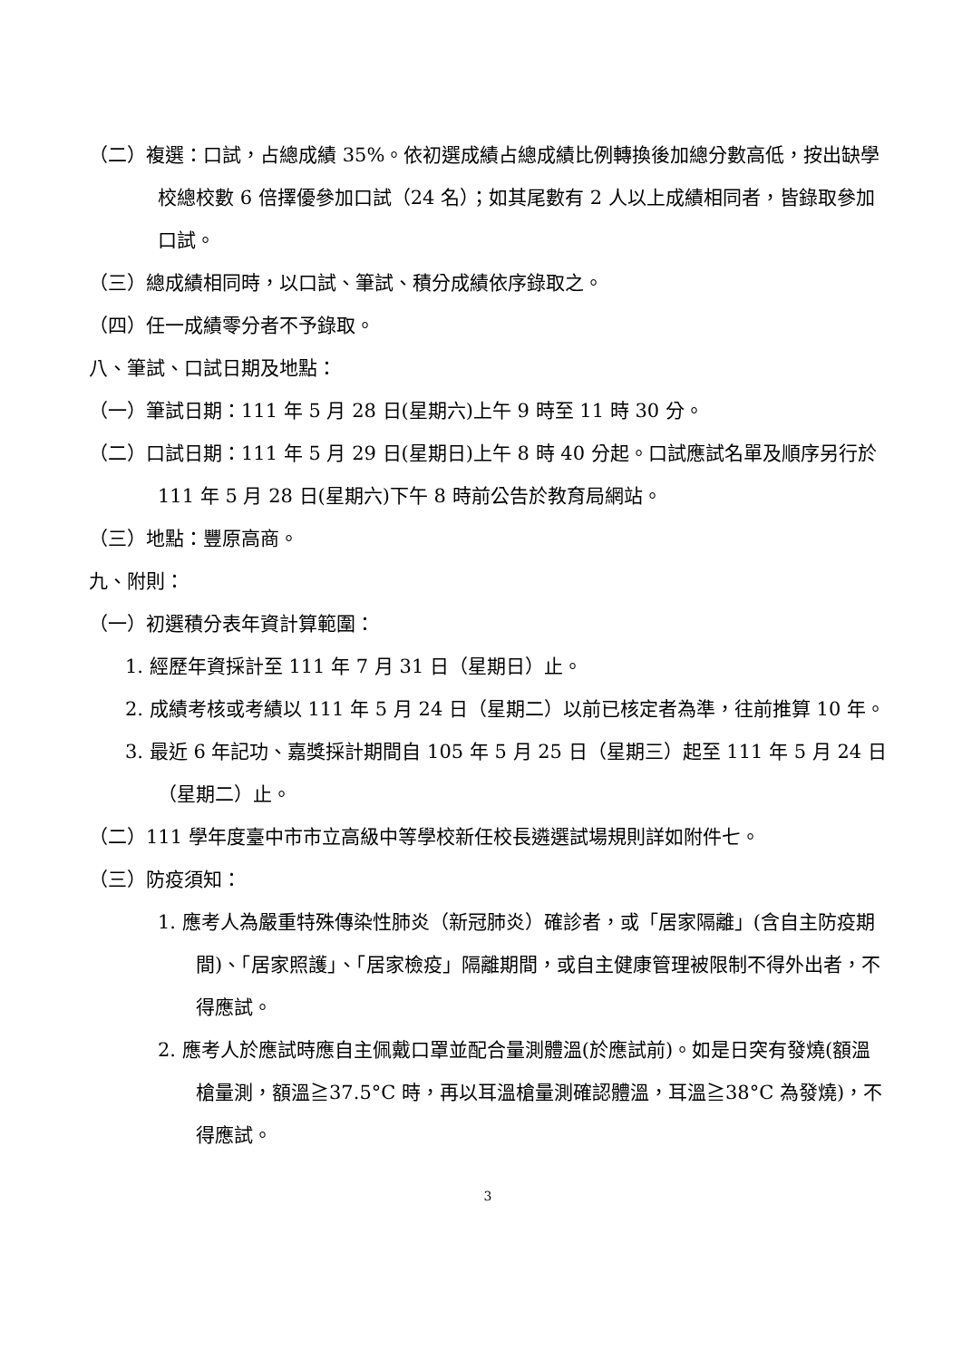（二）複選：口試，占總成績 35%。依初選成績占總成績比例轉換後加總分數高低，按出缺學校總校數 6 倍擇優參加口試（24 名）；如其尾數有 2 人以上成績相同者，皆錄取參加口試。
（三）總成績相同時，以口試、筆試、積分成績依序錄取之。
（四）任一成績零分者不予錄取。
八、筆試、口試日期及地點：
（一）筆試日期：111 年 5 月 28 日(星期六)上午 9 時至 11 時 30 分。
（二）口試日期：111 年 5 月 29 日(星期日)上午 8 時 40 分起。口試應試名單及順序另行於 111 年 5 月 28 日(星期六)下午 8 時前公告於教育局網站。
（三）地點：豐原高商。
九、附則：
（一）初選積分表年資計算範圍：
1. 經歷年資採計至 111 年 7 月 31 日（星期日）止。
2. 成績考核或考績以 111 年 5 月 24 日（星期二）以前已核定者為準，往前推算 10 年。
3. 最近 6 年記功、嘉獎採計期間自 105 年 5 月 25 日（星期三）起至 111 年 5 月 24 日（星期二）止。
（二）111 學年度臺中市市立高級中等學校新任校長遴選試場規則詳如附件七。
（三）防疫須知：
1. 應考人為嚴重特殊傳染性肺炎（新冠肺炎）確診者，或「居家隔離」(含自主防疫期間)、「居家照護」、「居家檢疫」隔離期間，或自主健康管理被限制不得外出者，不得應試。
2. 應考人於應試時應自主佩戴口罩並配合量測體溫(於應試前)。如是日突有發燒(額溫槍量測，額溫≧37.5°C 時，再以耳溫槍量測確認體溫，耳溫≧38°C 為發燒)，不得應試。
3